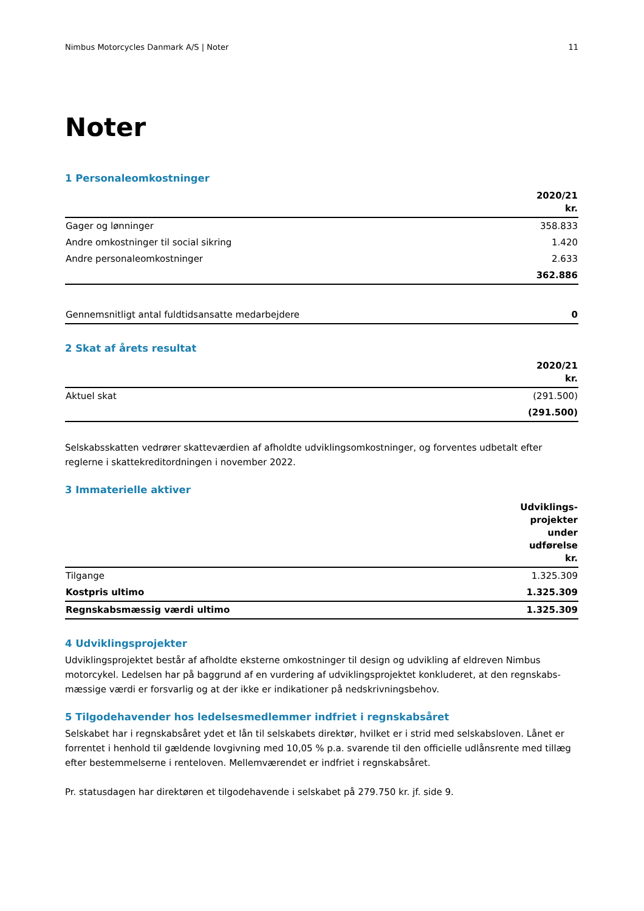Nimbus Motorcycles Danmark A/S | Noter 11
Noter
1 Personaleomkostninger
| | 2020/21 kr. |
| --- | --- |
| Gager og lønninger | 358.833 |
| Andre omkostninger til social sikring | 1.420 |
| Andre personaleomkostninger | 2.633 |
| | 362.886 |
| Gennemsnitligt antal fuldtidsansatte medarbejdere | 0 |
2 Skat af årets resultat
| | 2020/21 kr. |
| --- | --- |
| Aktuel skat | (291.500) |
| | (291.500) |
Selskabsskatten vedrører skatteværdien af afholdte udviklingsomkostninger, og forventes udbetalt efter reglerne i skattekreditordningen i november 2022.
3 Immaterielle aktiver
| | Udviklings- projekter under udførelse kr. |
| --- | --- |
| Tilgange | 1.325.309 |
| Kostpris ultimo | 1.325.309 |
| Regnskabsmæssig værdi ultimo | 1.325.309 |
4 Udviklingsprojekter
Udviklingsprojektet består af afholdte eksterne omkostninger til design og udvikling af eldreven Nimbus motorcykel. Ledelsen har på baggrund af en vurdering af udviklingsprojektet konkluderet, at den regnskabs­mæssige værdi er forsvarlig og at der ikke er indikationer på nedskrivningsbehov.
5 Tilgodehavender hos ledelsesmedlemmer indfriet i regnskabsåret
Selskabet har i regnskabsåret ydet et lån til selskabets direktør, hvilket er i strid med selskabsloven. Lånet er forrentet i henhold til gældende lovgivning med 10,05 % p.a. svarende til den officielle udlånsrente med tillæg efter bestemmelserne i renteloven. Mellemværendet er indfriet i regnskabsåret.
Pr. statusdagen har direktøren et tilgodehavende i selskabet på 279.750 kr. jf. side 9.